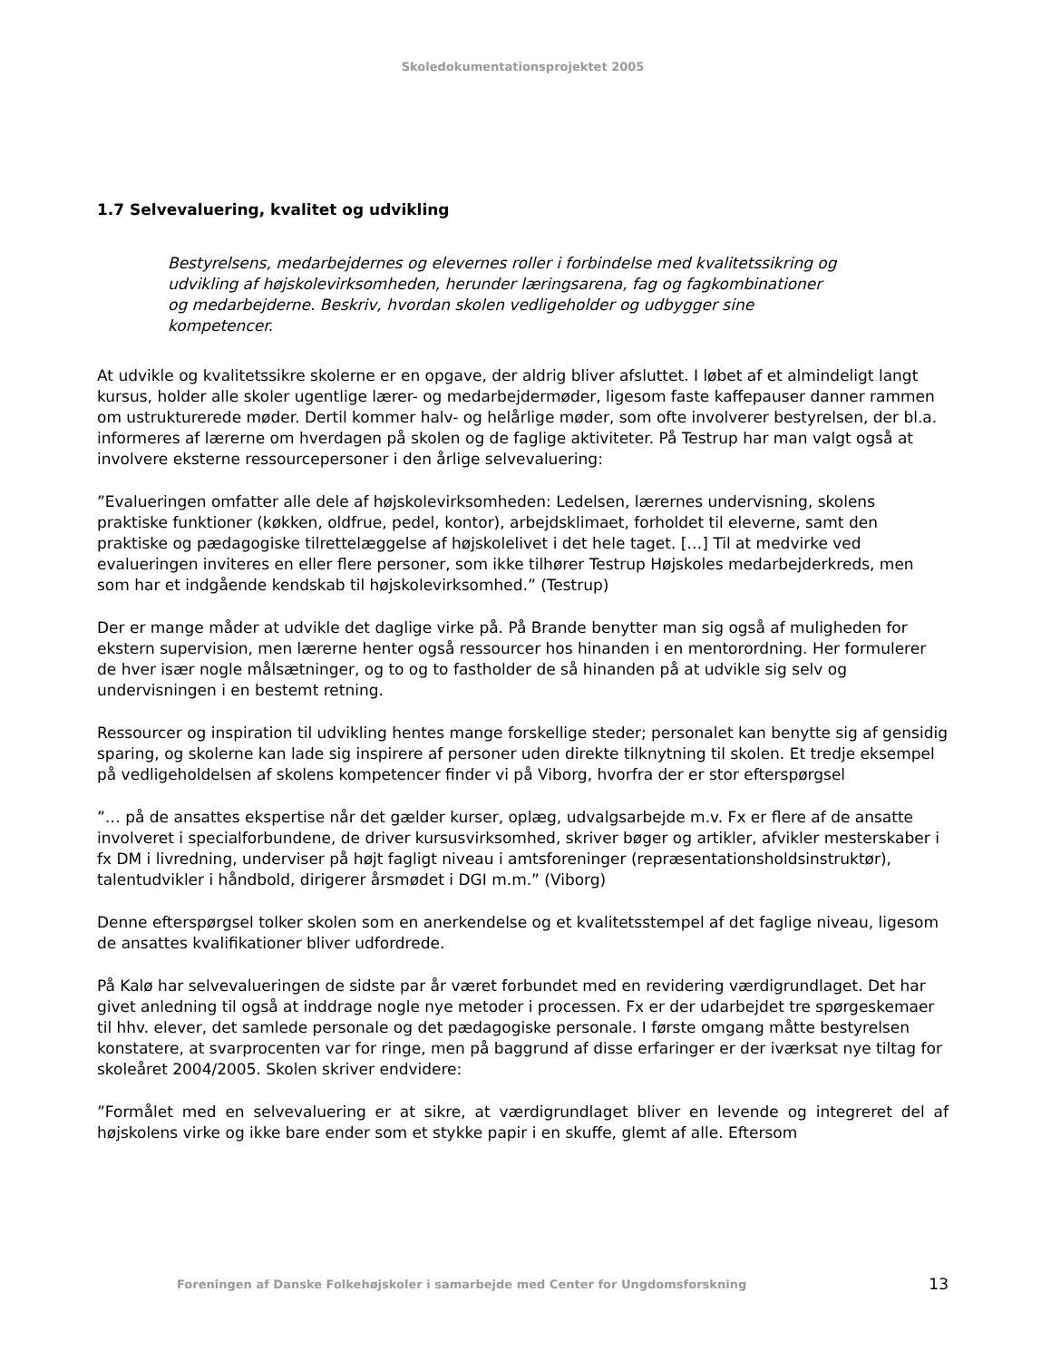Skoledokumentationsprojektet 2005
1.7 Selvevaluering, kvalitet og udvikling
Bestyrelsens, medarbejdernes og elevernes roller i forbindelse med kvalitetssikring og udvikling af højskolevirksomheden, herunder læringsarena, fag og fagkombinationer og medarbejderne. Beskriv, hvordan skolen vedligeholder og udbygger sine kompetencer.
At udvikle og kvalitetssikre skolerne er en opgave, der aldrig bliver afsluttet. I løbet af et almindeligt langt kursus, holder alle skoler ugentlige lærer- og medarbejdermøder, ligesom faste kaffepauser danner rammen om ustrukturerede møder. Dertil kommer halv- og helårlige møder, som ofte involverer bestyrelsen, der bl.a. informeres af lærerne om hverdagen på skolen og de faglige aktiviteter. På Testrup har man valgt også at involvere eksterne ressourcepersoner i den årlige selvevaluering:
”Evalueringen omfatter alle dele af højskolevirksomheden: Ledelsen, lærernes undervisning, skolens praktiske funktioner (køkken, oldfrue, pedel, kontor), arbejdsklimaet, forholdet til eleverne, samt den praktiske og pædagogiske tilrettelæggelse af højskolelivet i det hele taget. […] Til at medvirke ved evalueringen inviteres en eller flere personer, som ikke tilhører Testrup Højskoles medarbejderkreds, men som har et indgående kendskab til højskolevirksomhed.” (Testrup)
Der er mange måder at udvikle det daglige virke på. På Brande benytter man sig også af muligheden for ekstern supervision, men lærerne henter også ressourcer hos hinanden i en mentorordning. Her formulerer de hver især nogle målsætninger, og to og to fastholder de så hinanden på at udvikle sig selv og undervisningen i en bestemt retning.
Ressourcer og inspiration til udvikling hentes mange forskellige steder; personalet kan benytte sig af gensidig sparing, og skolerne kan lade sig inspirere af personer uden direkte tilknytning til skolen. Et tredje eksempel på vedligeholdelsen af skolens kompetencer finder vi på Viborg, hvorfra der er stor efterspørgsel
”… på de ansattes ekspertise når det gælder kurser, oplæg, udvalgsarbejde m.v. Fx er flere af de ansatte involveret i specialforbundene, de driver kursusvirksomhed, skriver bøger og artikler, afvikler mesterskaber i fx DM i livredning, underviser på højt fagligt niveau i amtsforeninger (repræsentationsholdsinstruktør), talentudvikler i håndbold, dirigerer årsmødet i DGI m.m.” (Viborg)
Denne efterspørgsel tolker skolen som en anerkendelse og et kvalitetsstempel af det faglige niveau, ligesom de ansattes kvalifikationer bliver udfordrede.
På Kalø har selvevalueringen de sidste par år været forbundet med en revidering værdigrundlaget. Det har givet anledning til også at inddrage nogle nye metoder i processen. Fx er der udarbejdet tre spørgeskemaer til hhv. elever, det samlede personale og det pædagogiske personale. I første omgang måtte bestyrelsen konstatere, at svarprocenten var for ringe, men på baggrund af disse erfaringer er der iværksat nye tiltag for skoleåret 2004/2005. Skolen skriver endvidere:
”Formålet med en selvevaluering er at sikre, at værdigrundlaget bliver en levende og integreret del af højskolens virke og ikke bare ender som et stykke papir i en skuffe, glemt af alle. Eftersom
Foreningen af Danske Folkehøjskoler i samarbejde med Center for Ungdomsforskning 13